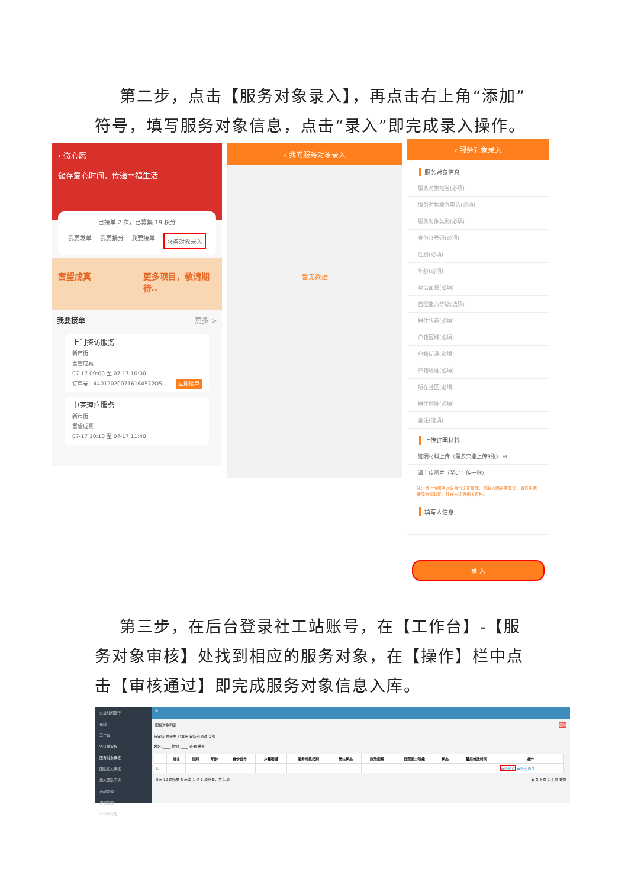第二步，点击【服务对象录入】，再点击右上角“添加”符号，填写服务对象信息，点击“录入”即完成录入操作。
‹ 微心愿
储存爱心时间，传递幸福生活
已接单 2 次，已募集 19 积分
我要发单 我要捐分 我要接单 服务对象录入
耆望成真 更多项目，敬请期待..
我要接单 更多 >
上门探访服务
新市街
耆望成真
07-17 09:00 至 07-17 10:00
订单号：440120200716164572O5 立即接单
中医理疗服务
新市街
耆望成真
07-17 10:10 至 07-17 11:40
‹ 我的服务对象录入
暂无数据
‹ 服务对象录入
服务对象信息
服务对象姓名(必填)
服务对象联系电话(必填)
服务对象类别(必填)
身份证号码(必填)
性别(必填)
年龄(必填)
政治面貌(必填)
自理能力等级(选填)
居住状态(必填)
户籍区域(必填)
户籍街道(必填)
户籍地址(必填)
所在社区(必填)
居住地址(必填)
备注(选填)
上传证明材料
证明材料上传（最多只能上传9张） ⊕
请上传图片（至少上传一张）
注：请上传服务对象身份证正反面、低收入困难家庭证、最低生活保障金领取证、残疾人证等相关资料。
填写人信息
录 入
第三步，在后台登录社工站账号，在【工作台】-【服务对象审核】处找到相应的服务对象，在【操作】栏中点击【审核通过】即完成服务对象信息入库。
公益时间银行
在线
工作台
VI订单审核
服务对象审核
团队加入审核
加入团队申请
活动管理
培训管理
VI订单管理
≡
服务对象列表 删除
待审核 启用中 已禁用 审核不通过 全部
姓名: ____ 性别: ____ 查询 重置
| | 姓名 | 性别 | 年龄 | 身份证号 | 户籍街道 | 服务对象类别 | 居住状态 | 政治面貌 | 自理能力等级 | 状态 | 最后修改时间 | 操作 |
| --- | --- | --- | --- | --- | --- | --- | --- | --- | --- | --- | --- | --- |
| ☐ | | | | | | | | | | | | 审核通过 审核不通过 |
显示 10 项结果 显示第 1 至 1 项结果，共 1 项 首页 上页 1 下页 末页